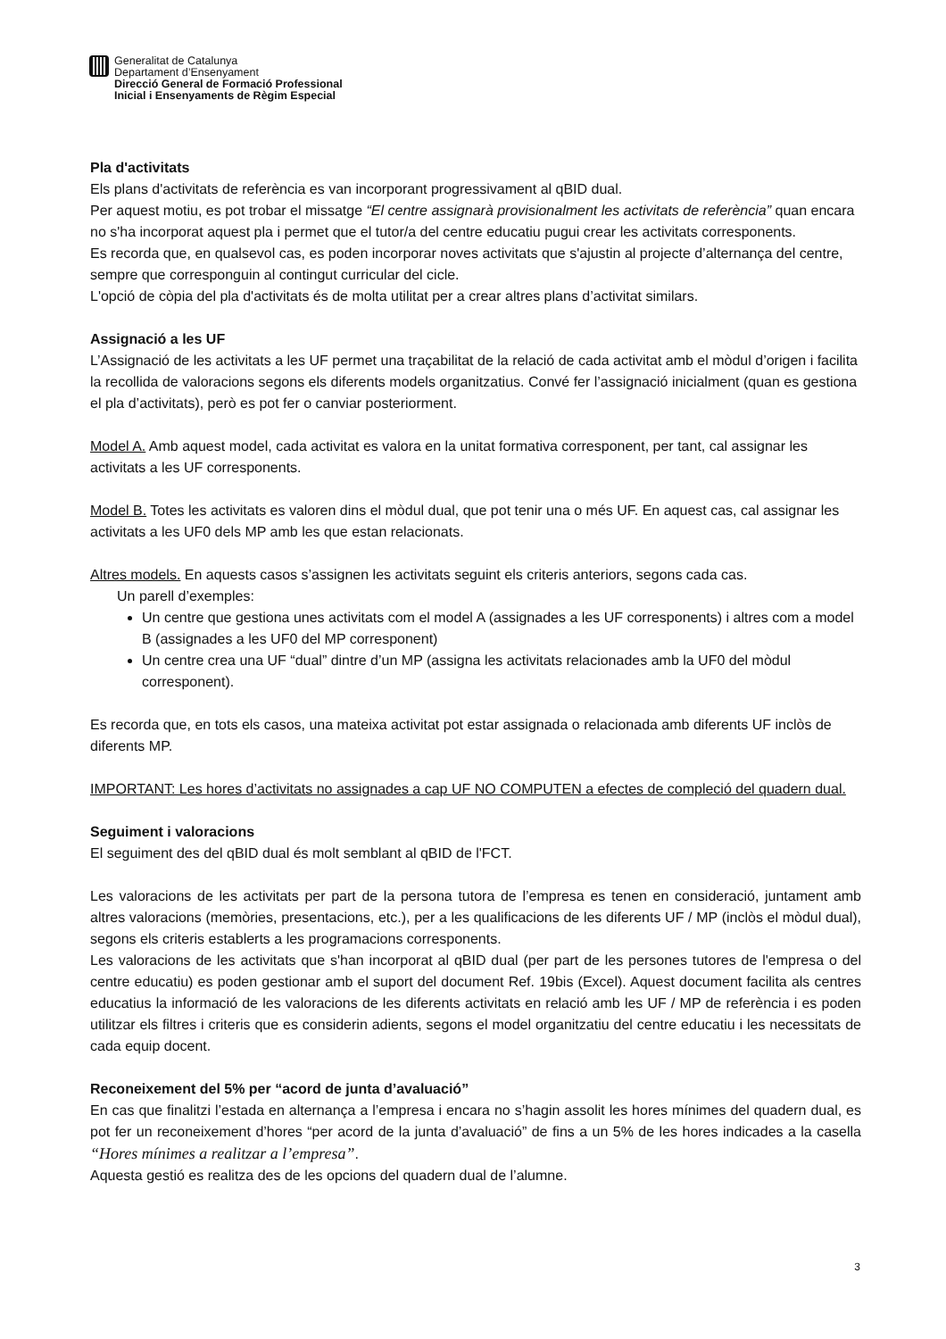Generalitat de Catalunya
Departament d’Ensenyament
Direcció General de Formació Professional
Inicial i Ensenyaments de Règim Especial
Pla d'activitats
Els plans d'activitats de referència es van incorporant progressivament al qBID dual.
Per aquest motiu, es pot trobar el missatge “El centre assignarà provisionalment les activitats de referència” quan encara no s'ha incorporat aquest pla i permet que el tutor/a del centre educatiu pugui crear les activitats corresponents.
Es recorda que, en qualsevol cas, es poden incorporar noves activitats que s'ajustin al projecte d’alternança del centre, sempre que corresponguin al contingut curricular del cicle.
L'opció de còpia del pla d'activitats és de molta utilitat per a crear altres plans d’activitat similars.
Assignació a les UF
L’Assignació de les activitats a les UF permet una traçabilitat de la relació de cada activitat amb el mòdul d’origen i facilita la recollida de valoracions segons els diferents models organitzatius. Convé fer l’assignació inicialment (quan es gestiona el pla d’activitats), però es pot fer o canviar posteriorment.
Model A. Amb aquest model, cada activitat es valora en la unitat formativa corresponent, per tant, cal assignar les activitats a les UF corresponents.
Model B. Totes les activitats es valoren dins el mòdul dual, que pot tenir una o més UF. En aquest cas, cal assignar les activitats a les UF0 dels MP amb les que estan relacionats.
Altres models. En aquests casos s’assignen les activitats seguint els criteris anteriors, segons cada cas.
Un parell d’exemples:
Un centre que gestiona unes activitats com el model A (assignades a les UF corresponents) i altres com a model B (assignades a les UF0 del MP corresponent)
Un centre crea una UF “dual” dintre d’un MP (assigna les activitats relacionades amb la UF0 del mòdul corresponent).
Es recorda que, en tots els casos, una mateixa activitat pot estar assignada o relacionada amb diferents UF inclòs de diferents MP.
IMPORTANT: Les hores d’activitats no assignades a cap UF NO COMPUTEN a efectes de compleció del quadern dual.
Seguiment i valoracions
El seguiment des del qBID dual és molt semblant al qBID de l'FCT.
Les valoracions de les activitats per part de la persona tutora de l’empresa es tenen en consideració, juntament amb altres valoracions (memòries, presentacions, etc.), per a les qualificacions de les diferents UF / MP (inclòs el mòdul dual), segons els criteris establerts a les programacions corresponents.
Les valoracions de les activitats que s'han incorporat al qBID dual (per part de les persones tutores de l'empresa o del centre educatiu) es poden gestionar amb el suport del document Ref. 19bis (Excel). Aquest document facilita als centres educatius la informació de les valoracions de les diferents activitats en relació amb les UF / MP de referència i es poden utilitzar els filtres i criteris que es considerin adients, segons el model organitzatiu del centre educatiu i les necessitats de cada equip docent.
Reconeixement del 5% per “acord de junta d’avaluació”
En cas que finalitzi l’estada en alternança a l’empresa i encara no s’hagin assolit les hores mínimes del quadern dual, es pot fer un reconeixement d’hores “per acord de la junta d’avaluació” de fins a un 5% de les hores indicades a la casella “Hores mínimes a realitzar a l’empresa”.
Aquesta gestió es realitza des de les opcions del quadern dual de l’alumne.
3